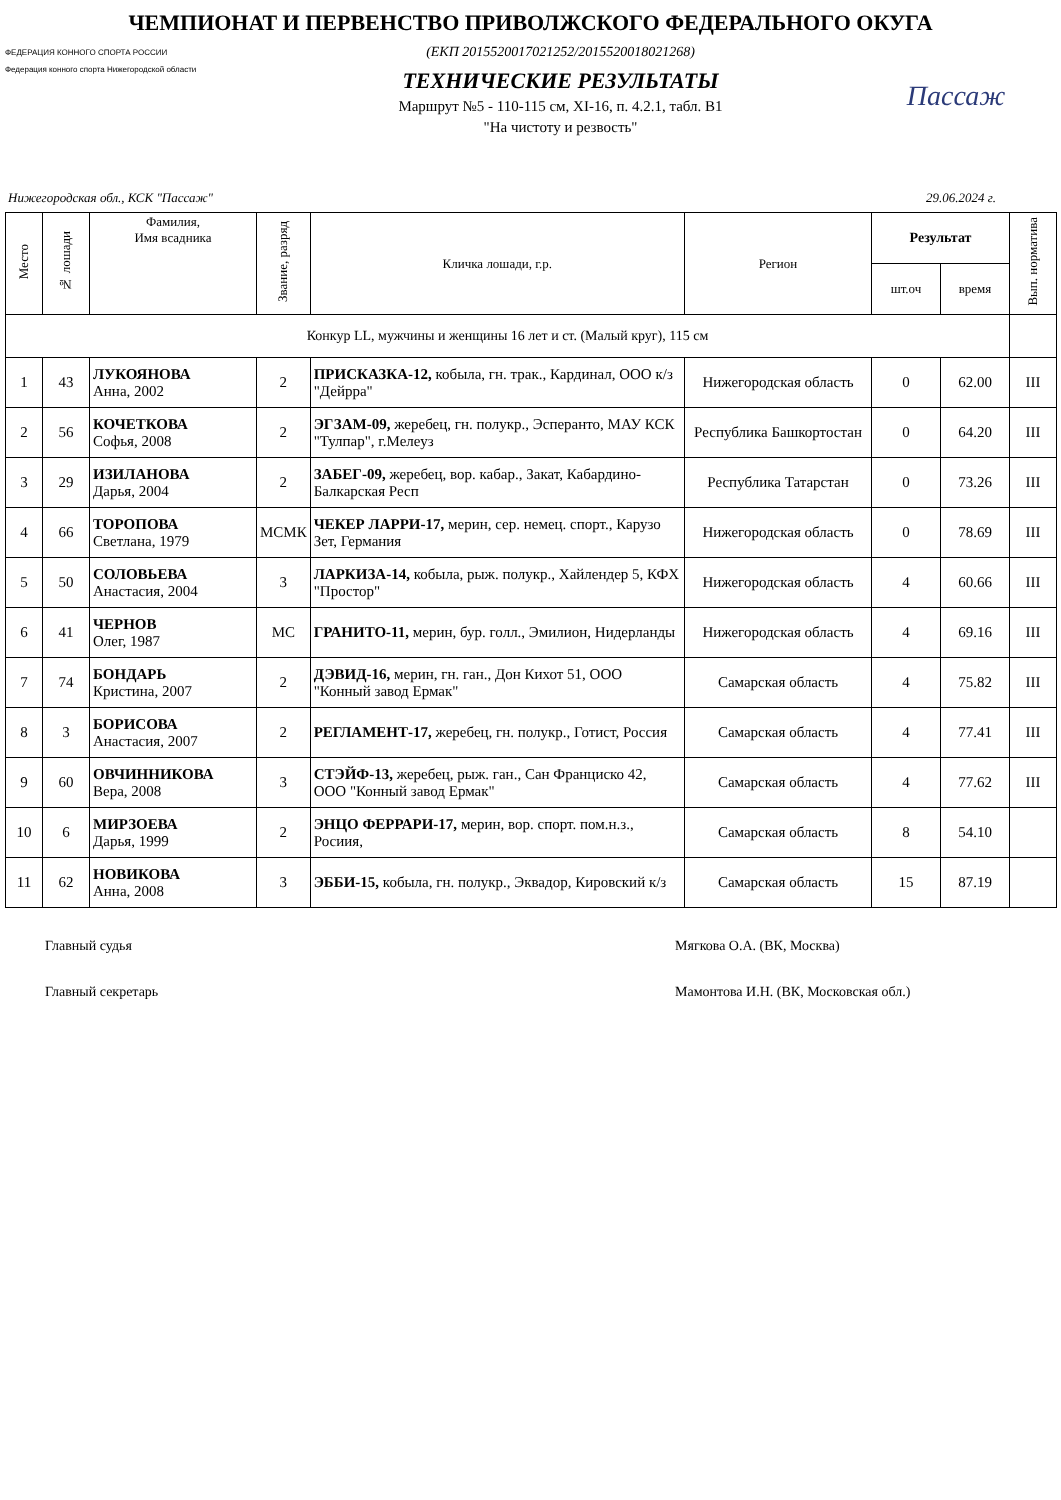ЧЕМПИОНАТ И ПЕРВЕНСТВО ПРИВОЛЖСКОГО ФЕДЕРАЛЬНОГО ОКУГА
ФЕДЕРАЦИЯ КОННОГО СПОРТА РОССИИ
Федерация конного спорта Нижегородской области
(ЕКП 2015520017021252/2015520018021268)
ТЕХНИЧЕСКИЕ РЕЗУЛЬТАТЫ
Маршрут №5 - 110-115 см, XI-16, п. 4.2.1, табл. В1
"На чистоту и резвость"
Пассаж
Нижегородская обл., КСК "Пассаж" 29.06.2024 г.
| Место | № лошади | Фамилия, Имя всадника | Звание, разряд | Кличка лошади, г.р. | Регион | Результат | | Вып. норматива |
| --- | --- | --- | --- | --- | --- | --- | --- | --- |
| | | | | | | шт.оч | время | |
| Конкур LL, мужчины и женщины 16 лет и ст. (Малый круг), 115 см | | | | | | | | |
| 1 | 43 | ЛУКОЯНОВА Анна, 2002 | 2 | ПРИСКАЗКА-12, кобыла, гн. трак., Кардинал, ООО к/з "Дейрра" | Нижегородская область | 0 | 62.00 | III |
| 2 | 56 | КОЧЕТКОВА Софья, 2008 | 2 | ЭГЗАМ-09, жеребец, гн. полукр., Эсперанто, МАУ КСК "Тулпар", г.Мелеуз | Республика Башкортостан | 0 | 64.20 | III |
| 3 | 29 | ИЗИЛАНОВА Дарья, 2004 | 2 | ЗАБЕГ-09, жеребец, вор. кабар., Закат, Кабардино-Балкарская Респ | Республика Татарстан | 0 | 73.26 | III |
| 4 | 66 | ТОРОПОВА Светлана, 1979 | МСМК | ЧЕКЕР ЛАРРИ-17, мерин, сер. немец. спорт., Карузо Зет, Германия | Нижегородская область | 0 | 78.69 | III |
| 5 | 50 | СОЛОВЬЕВА Анастасия, 2004 | 3 | ЛАРКИЗА-14, кобыла, рыж. полукр., Хайлендер 5, КФХ "Простор" | Нижегородская область | 4 | 60.66 | III |
| 6 | 41 | ЧЕРНОВ Олег, 1987 | МС | ГРАНИТО-11, мерин, бур. голл., Эмилион, Нидерланды | Нижегородская область | 4 | 69.16 | III |
| 7 | 74 | БОНДАРЬ Кристина, 2007 | 2 | ДЭВИД-16, мерин, гн. ган., Дон Кихот 51, ООО "Конный завод Ермак" | Самарская область | 4 | 75.82 | III |
| 8 | 3 | БОРИСОВА Анастасия, 2007 | 2 | РЕГЛАМЕНТ-17, жеребец, гн. полукр., Готист, Россия | Самарская область | 4 | 77.41 | III |
| 9 | 60 | ОВЧИННИКОВА Вера, 2008 | 3 | СТЭЙФ-13, жеребец, рыж. ган., Сан Франциско 42, ООО "Конный завод Ермак" | Самарская область | 4 | 77.62 | III |
| 10 | 6 | МИРЗОЕВА Дарья, 1999 | 2 | ЭНЦО ФЕРРАРИ-17, мерин, вор. спорт. пом.н.з., Росиия, | Самарская область | 8 | 54.10 | |
| 11 | 62 | НОВИКОВА Анна, 2008 | 3 | ЭББИ-15, кобыла, гн. полукр., Эквадор, Кировский к/з | Самарская область | 15 | 87.19 | |
Главный судья Мягкова О.А. (ВК, Москва)
Главный секретарь Мамонтова И.Н. (ВК, Московская обл.)